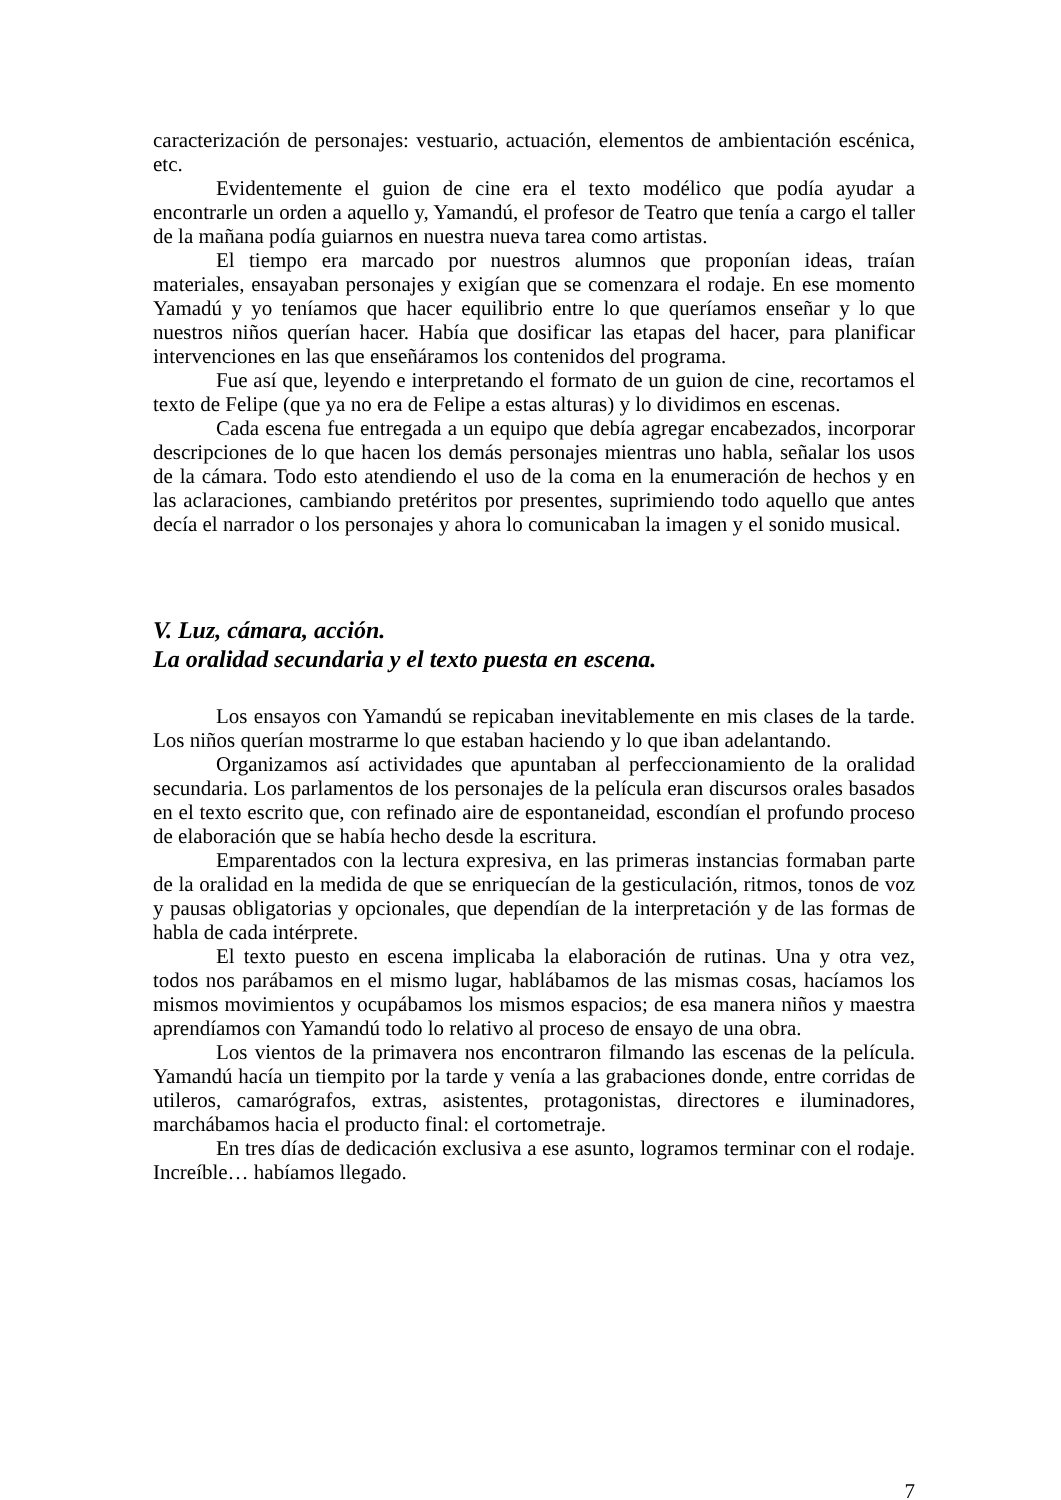caracterización de personajes: vestuario, actuación, elementos de ambientación escénica, etc.
Evidentemente el guion de cine era el texto modélico que podía ayudar a encontrarle un orden a aquello y, Yamandú, el profesor de Teatro que tenía a cargo el taller de la mañana podía guiarnos en nuestra nueva tarea como artistas.
El tiempo era marcado por nuestros alumnos que proponían ideas, traían materiales, ensayaban personajes y exigían que se comenzara el rodaje. En ese momento Yamadú y yo teníamos que hacer equilibrio entre lo que queríamos enseñar y lo que nuestros niños querían hacer. Había que dosificar las etapas del hacer, para planificar intervenciones en las que enseñáramos los contenidos del programa.
Fue así que, leyendo e interpretando el formato de un guion de cine, recortamos el texto de Felipe (que ya no era de Felipe a estas alturas) y lo dividimos en escenas.
Cada escena fue entregada a un equipo que debía agregar encabezados, incorporar descripciones de lo que hacen los demás personajes mientras uno habla, señalar los usos de la cámara. Todo esto atendiendo el uso de la coma en la enumeración de hechos y en las aclaraciones, cambiando pretéritos por presentes, suprimiendo todo aquello que antes decía el narrador o los personajes y ahora lo comunicaban la imagen y el sonido musical.
V. Luz, cámara, acción.
La oralidad secundaria y el texto puesta en escena.
Los ensayos con Yamandú se repicaban inevitablemente en mis clases de la tarde. Los niños querían mostrarme lo que estaban haciendo y lo que iban adelantando.
Organizamos así actividades que apuntaban al perfeccionamiento de la oralidad secundaria. Los parlamentos de los personajes de la película eran discursos orales basados en el texto escrito que, con refinado aire de espontaneidad, escondían el profundo proceso de elaboración que se había hecho desde la escritura.
Emparentados con la lectura expresiva, en las primeras instancias formaban parte de la oralidad en la medida de que se enriquecían de la gesticulación, ritmos, tonos de voz y pausas obligatorias y opcionales, que dependían de la interpretación y de las formas de habla de cada intérprete.
El texto puesto en escena implicaba la elaboración de rutinas. Una y otra vez, todos nos parábamos en el mismo lugar, hablábamos de las mismas cosas, hacíamos los mismos movimientos y ocupábamos los mismos espacios; de esa manera niños y maestra aprendíamos con Yamandú todo lo relativo al proceso de ensayo de una obra.
Los vientos de la primavera nos encontraron filmando las escenas de la película. Yamandú hacía un tiempito por la tarde y venía a las grabaciones donde, entre corridas de utileros, camarógrafos, extras, asistentes, protagonistas, directores e iluminadores, marchábamos hacia el producto final: el cortometraje.
En tres días de dedicación exclusiva a ese asunto, logramos terminar con el rodaje. Increíble… habíamos llegado.
7